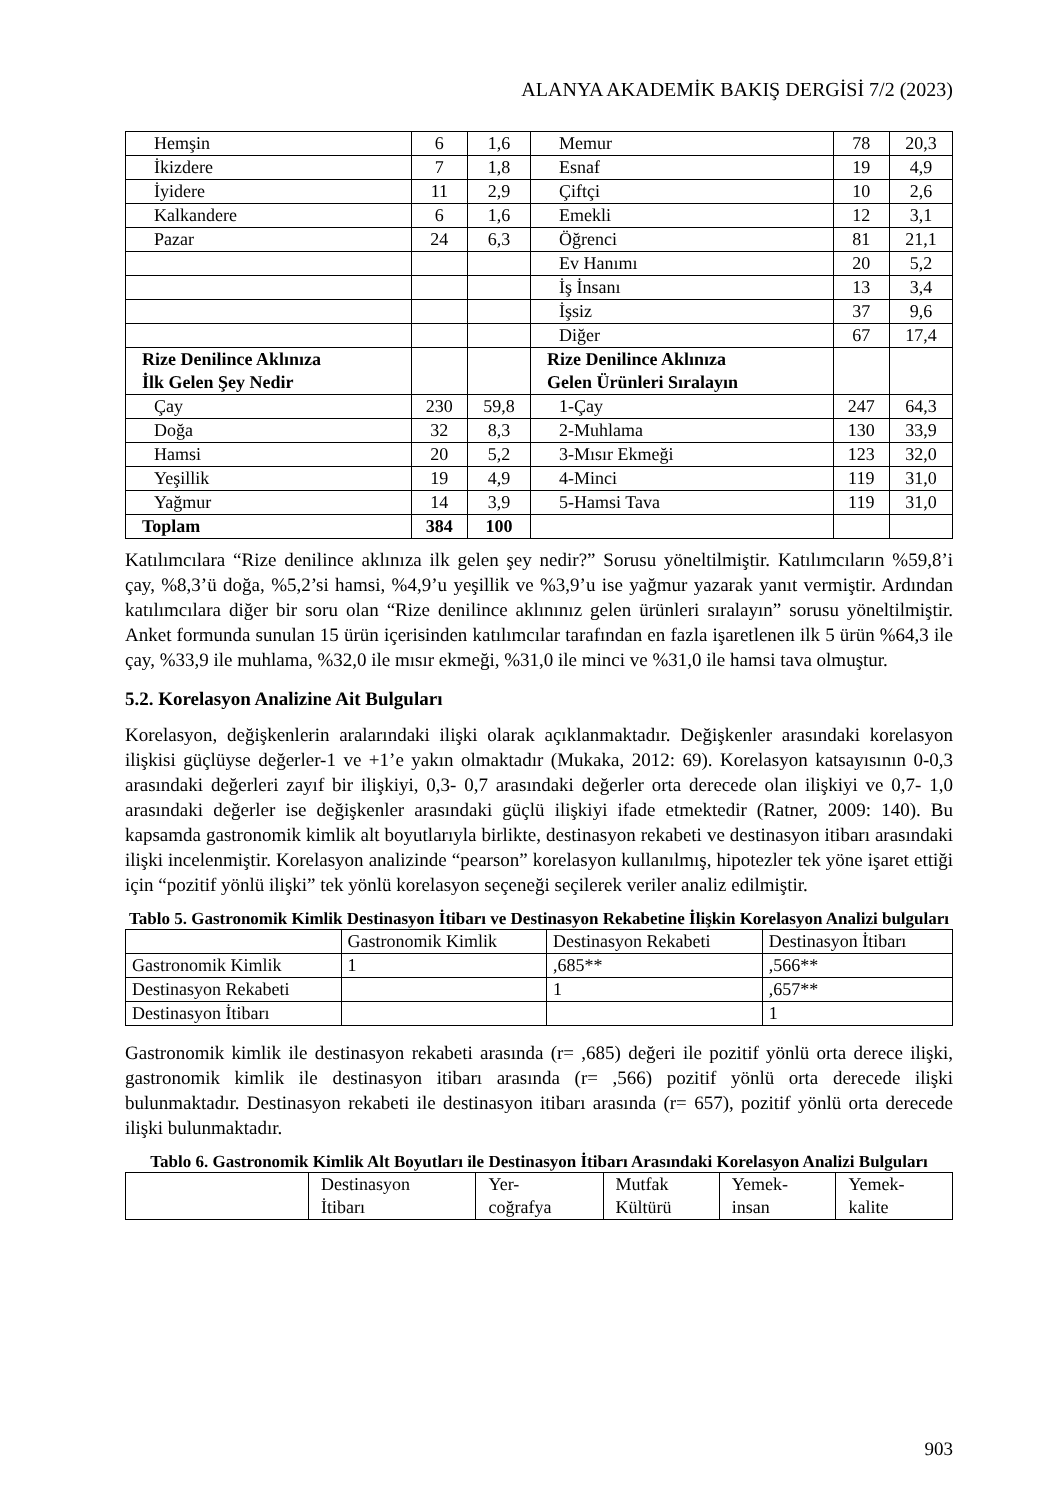ALANYA AKADEMİK BAKIŞ DERGİSİ 7/2 (2023)
| Hemşin | 6 | 1,6 | Memur | 78 | 20,3 |
| İkizdere | 7 | 1,8 | Esnaf | 19 | 4,9 |
| İyidere | 11 | 2,9 | Çiftçi | 10 | 2,6 |
| Kalkandere | 6 | 1,6 | Emekli | 12 | 3,1 |
| Pazar | 24 | 6,3 | Öğrenci | 81 | 21,1 |
| | | | Ev Hanımı | 20 | 5,2 |
| | | | İş İnsanı | 13 | 3,4 |
| | | | İşsiz | 37 | 9,6 |
| | | | Diğer | 67 | 17,4 |
| Rize Denilince Aklınıza İlk Gelen Şey Nedir | | | Rize Denilince Aklınıza Gelen Ürünleri Sıralayın | | |
| Çay | 230 | 59,8 | 1-Çay | 247 | 64,3 |
| Doğa | 32 | 8,3 | 2-Muhlama | 130 | 33,9 |
| Hamsi | 20 | 5,2 | 3-Mısır Ekmeği | 123 | 32,0 |
| Yeşillik | 19 | 4,9 | 4-Minci | 119 | 31,0 |
| Yağmur | 14 | 3,9 | 5-Hamsi Tava | 119 | 31,0 |
| Toplam | 384 | 100 | | | |
Katılımcılara “Rize denilince aklınıza ilk gelen şey nedir?” Sorusu yöneltilmiştir. Katılımcıların %59,8’i çay, %8,3’ü doğa, %5,2’si hamsi, %4,9’u yeşillik ve %3,9’u ise yağmur yazarak yanıt vermiştir. Ardından katılımcılara diğer bir soru olan “Rize denilince aklınınız gelen ürünleri sıralayın” sorusu yöneltilmiştir. Anket formunda sunulan 15 ürün içerisinden katılımcılar tarafından en fazla işaretlenen ilk 5 ürün %64,3 ile çay, %33,9 ile muhlama, %32,0 ile mısır ekmeği, %31,0 ile minci ve %31,0 ile hamsi tava olmuştur.
5.2. Korelasyon Analizine Ait Bulguları
Korelasyon, değişkenlerin aralarındaki ilişki olarak açıklanmaktadır. Değişkenler arasındaki korelasyon ilişkisi güçlüyse değerler-1 ve +1’e yakın olmaktadır (Mukaka, 2012: 69). Korelasyon katsayısının 0-0,3 arasındaki değerleri zayıf bir ilişkiyi, 0,3- 0,7 arasındaki değerler orta derecede olan ilişkiyi ve 0,7- 1,0 arasındaki değerler ise değişkenler arasındaki güçlü ilişkiyi ifade etmektedir (Ratner, 2009: 140). Bu kapsamda gastronomik kimlik alt boyutlarıyla birlikte, destinasyon rekabeti ve destinasyon itibarı arasındaki ilişki incelenmiştir. Korelasyon analizinde “pearson” korelasyon kullanılmış, hipotezler tek yöne işaret ettiği için “pozitif yönlü ilişki” tek yönlü korelasyon seçeneği seçilerek veriler analiz edilmiştir.
Tablo 5. Gastronomik Kimlik Destinasyon İtibarı ve Destinasyon Rekabetine İlişkin Korelasyon Analizi bulguları
| | Gastronomik Kimlik | Destinasyon Rekabeti | Destinasyon İtibarı |
| --- | --- | --- | --- |
| Gastronomik Kimlik | 1 | ,685** | ,566** |
| Destinasyon Rekabeti | | 1 | ,657** |
| Destinasyon İtibarı | | | 1 |
Gastronomik kimlik ile destinasyon rekabeti arasında (r= ,685) değeri ile pozitif yönlü orta derece ilişki, gastronomik kimlik ile destinasyon itibarı arasında (r= ,566) pozitif yönlü orta derecede ilişki bulunmaktadır. Destinasyon rekabeti ile destinasyon itibarı arasında (r= 657), pozitif yönlü orta derecede ilişki bulunmaktadır.
Tablo 6. Gastronomik Kimlik Alt Boyutları ile Destinasyon İtibarı Arasındaki Korelasyon Analizi Bulguları
| | Destinasyon İtibarı | Yer- coğrafya | Mutfak Kültürü | Yemek- insan | Yemek- kalite |
| --- | --- | --- | --- | --- | --- |
903